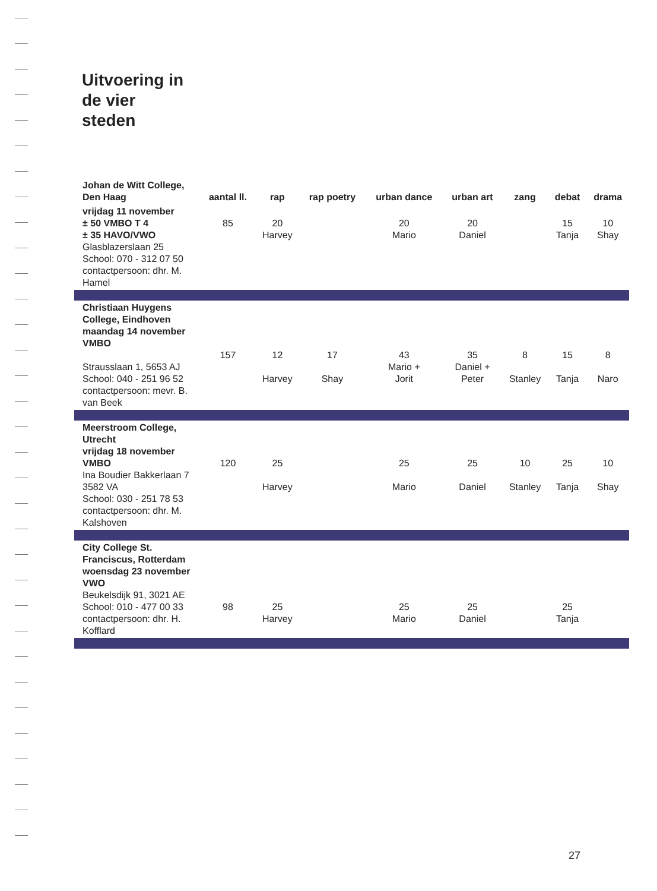Uitvoering in
de vier
steden
| Johan de Witt College, Den Haag | aantal ll. | rap | rap poetry | urban dance | urban art | zang | debat | drama |
| --- | --- | --- | --- | --- | --- | --- | --- | --- |
| vrijdag 11 november ± 50 VMBO T 4 ± 35 HAVO/VWO Glasblazerslaan 25 School: 070 - 312 07 50 contactpersoon: dhr. M. Hamel | 85 | 20 Harvey | | 20 Mario | 20 Daniel | | 15 Tanja | 10 Shay |
| Christiaan Huygens College, Eindhoven maandag 14 november VMBO Strausslaan 1, 5653 AJ School: 040 - 251 96 52 contactpersoon: mevr. B. van Beek | 157 | 12 Harvey | 17 Shay | 43 Mario + Jorit | 35 Daniel + Peter | 8 Stanley | 15 Tanja | 8 Naro |
| Meerstroom College, Utrecht vrijdag 18 november VMBO Ina Boudier Bakkerlaan 7 3582 VA School: 030 - 251 78 53 contactpersoon: dhr. M. Kalshoven | 120 | 25 Harvey | | 25 Mario | 25 Daniel | 10 Stanley | 25 Tanja | 10 Shay |
| City College St. Franciscus, Rotterdam woensdag 23 november VWO Beukelsdijk 91, 3021 AE School: 010 - 477 00 33 contactpersoon: dhr. H. Kofflard | 98 | 25 Harvey | | 25 Mario | 25 Daniel | | 25 Tanja | |
27